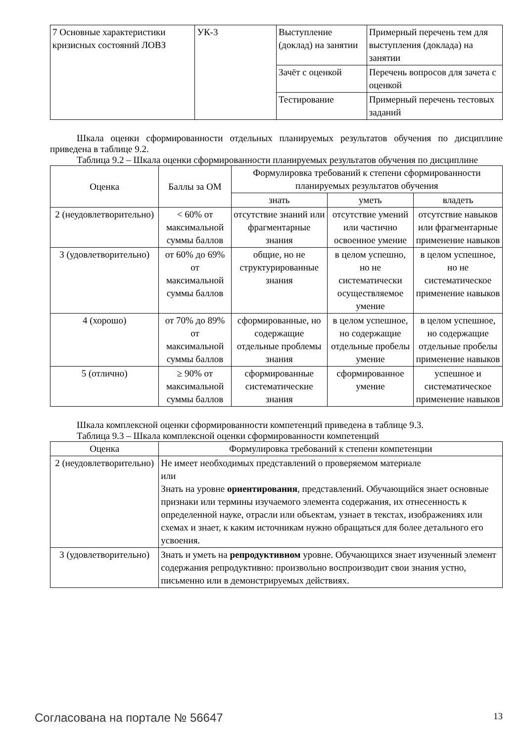| 7 Основные характеристики кризисных состояний ЛОВЗ | УК-3 | Выступление (доклад) на занятии | Примерный перечень тем для выступления (доклада) на занятии |
| | | Зачёт с оценкой | Перечень вопросов для зачета с оценкой |
| | | Тестирование | Примерный перечень тестовых заданий |
Шкала оценки сформированности отдельных планируемых результатов обучения по дисциплине приведена в таблице 9.2.
Таблица 9.2 – Шкала оценки сформированности планируемых результатов обучения по дисциплине
| Оценка | Баллы за ОМ | Формулировка требований к степени сформированности планируемых результатов обучения | | |
| --- | --- | --- | --- | --- |
| | | знать | уметь | владеть |
| 2 (неудовлетворительно) | < 60% от максимальной суммы баллов | отсутствие знаний или фрагментарные знания | отсутствие умений или частично освоенное умение | отсутствие навыков или фрагментарные применение навыков |
| 3 (удовлетворительно) | от 60% до 69% от максимальной суммы баллов | общие, но не структурированные знания | в целом успешно, но не систематически осуществляемое умение | в целом успешное, но не систематическое применение навыков |
| 4 (хорошо) | от 70% до 89% от максимальной суммы баллов | сформированные, но содержащие отдельные проблемы знания | в целом успешное, но содержащие отдельные пробелы умение | в целом успешное, но содержащие отдельные пробелы применение навыков |
| 5 (отлично) | ≥ 90% от максимальной суммы баллов | сформированные систематические знания | сформированное умение | успешное и систематическое применение навыков |
Шкала комплексной оценки сформированности компетенций приведена в таблице 9.3.
Таблица 9.3 – Шкала комплексной оценки сформированности компетенций
| Оценка | Формулировка требований к степени компетенции |
| --- | --- |
| 2 (неудовлетворительно) | Не имеет необходимых представлений о проверяемом материале или Знать на уровне ориентирования , представлений. Обучающийся знает основные признаки или термины изучаемого элемента содержания, их отнесенность к определенной науке, отрасли или объектам, узнает в текстах, изображениях или схемах и знает, к каким источникам нужно обращаться для более детального его усвоения. |
| 3 (удовлетворительно) | Знать и уметь на репродуктивном уровне. Обучающихся знает изученный элемент содержания репродуктивно: произвольно воспроизводит свои знания устно, письменно или в демонстрируемых действиях. |
Согласована на портале № 56647 13